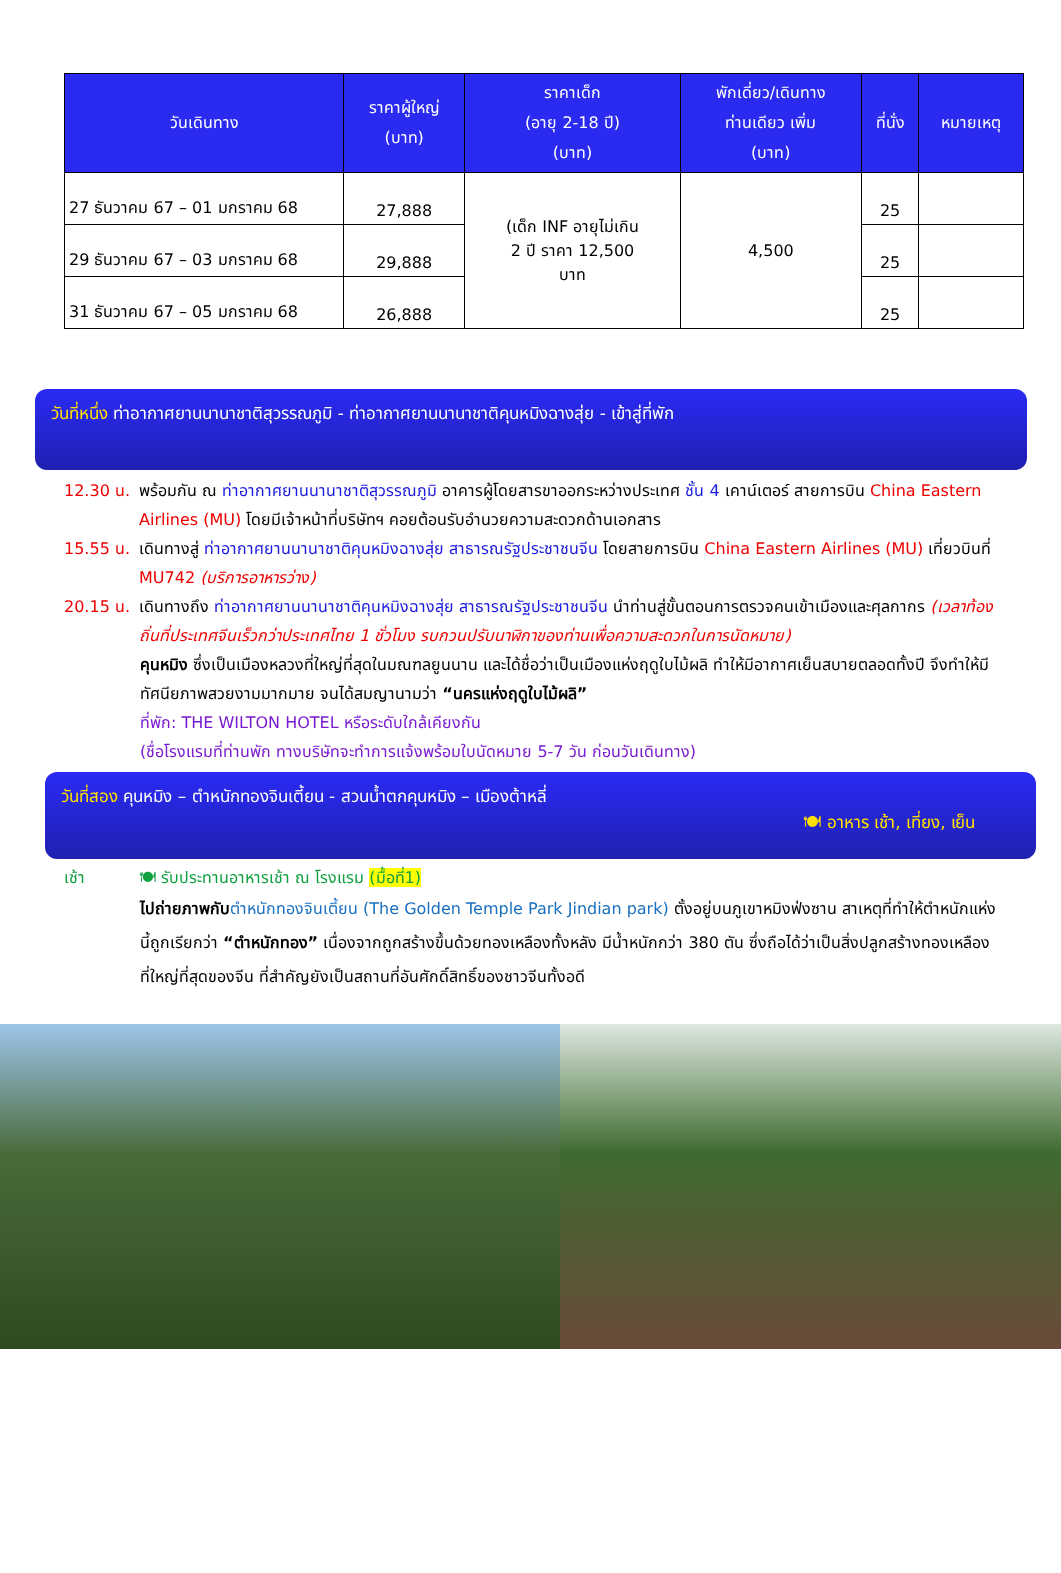| วันเดินทาง | ราคาผู้ใหญ่ (บาท) | ราคาเด็ก (อายุ 2-18 ปี) (บาท) | พักเดี่ยว/เดินทาง ท่านเดียว เพิ่ม (บาท) | ที่นั่ง | หมายเหตุ |
| --- | --- | --- | --- | --- | --- |
| 27 ธันวาคม 67 – 01 มกราคม 68 | 27,888 | (เด็ก INF อายุไม่เกิน 2 ปี ราคา 12,500 บาท | 4,500 | 25 | |
| 29 ธันวาคม 67 – 03 มกราคม 68 | 29,888 | | | 25 | |
| 31 ธันวาคม 67 – 05 มกราคม 68 | 26,888 | | | 25 | |
วันที่หนึ่ง ท่าอากาศยานนานาชาติสุวรรณภูมิ - ท่าอากาศยานนานาชาติคุนหมิงฉางสุ่ย - เข้าสู่ที่พัก
12.30 น. พร้อมกัน ณ ท่าอากาศยานนานาชาติสุวรรณภูมิ อาคารผู้โดยสารขาออกระหว่างประเทศ ชั้น 4 เคาน์เตอร์ สายการบิน China Eastern Airlines (MU) โดยมีเจ้าหน้าที่บริษัทฯ คอยต้อนรับอำนวยความสะดวกด้านเอกสาร
15.55 น. เดินทางสู่ ท่าอากาศยานนานาชาติคุนหมิงฉางสุ่ย สาธารณรัฐประชาชนจีน โดยสายการบิน China Eastern Airlines (MU) เที่ยวบินที่ MU742 (บริการอาหารว่าง)
20.15 น. เดินทางถึง ท่าอากาศยานนานาชาติคุนหมิงฉางสุ่ย สาธารณรัฐประชาชนจีน นำท่านสู่ขั้นตอนการตรวจคนเข้าเมืองและศุลกากร (เวลาท้องถิ่นที่ประเทศจีนเร็วกว่าประเทศไทย 1 ชั่วโมง รบกวนปรับนาฬิกาของท่านเพื่อความสะดวกในการนัดหมาย)
คุนหมิง ซึ่งเป็นเมืองหลวงที่ใหญ่ที่สุดในมณฑลยูนนาน และได้ชื่อว่าเป็นเมืองแห่งฤดูใบไม้ผลิ ทำให้มีอากาศเย็นสบายตลอดทั้งปี จึงทำให้มีทัศนียภาพสวยงามมากมาย จนได้สมญานามว่า “นครแห่งฤดูใบไม้ผลิ”
ที่พัก: THE WILTON HOTEL หรือระดับใกล้เคียงกัน
(ชื่อโรงแรมที่ท่านพัก ทางบริษัทจะทำการแจ้งพร้อมใบนัดหมาย 5-7 วัน ก่อนวันเดินทาง)
วันที่สอง คุนหมิง – ตำหนักทองจินเตี้ยน - สวนน้ำตกคุนหมิง – เมืองต้าหลี่
🍽 อาหาร เช้า, เที่ยง, เย็น
เช้า 🍽 รับประทานอาหารเช้า ณ โรงแรม (มื้อที่1)
ไปถ่ายภาพกับ ตำหนักทองจินเตี้ยน (The Golden Temple Park Jindian park) ตั้งอยู่บนภูเขาหมิงฟ่งซาน สาเหตุที่ทำให้ตำหนักแห่งนี้ถูกเรียกว่า “ตำหนักทอง” เนื่องจากถูกสร้างขึ้นด้วยทองเหลืองทั้งหลัง มีน้ำหนักกว่า 380 ตัน ซึ่งถือได้ว่าเป็นสิ่งปลูกสร้างทองเหลืองที่ใหญ่ที่สุดของจีน ที่สำคัญยังเป็นสถานที่อันศักดิ์สิทธิ์ของชาวจีนทั้งอดี